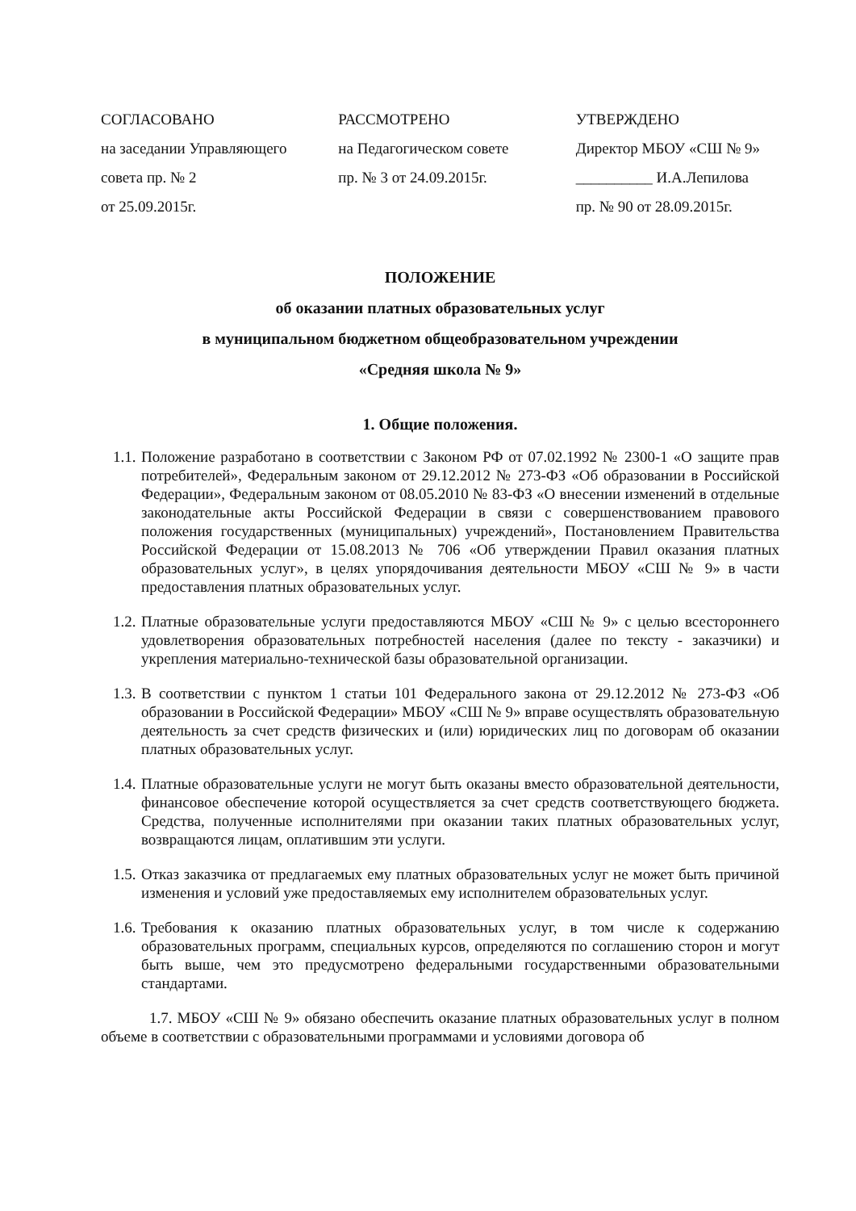СОГЛАСОВАНО
на заседании Управляющего
совета пр. № 2
от 25.09.2015г.
РАССМОТРЕНО
на Педагогическом совете
пр. № 3 от 24.09.2015г.
УТВЕРЖДЕНО
Директор МБОУ «СШ № 9»
__________ И.А.Лепилова
пр. № 90 от 28.09.2015г.
ПОЛОЖЕНИЕ
об оказании платных образовательных услуг
в муниципальном бюджетном общеобразовательном учреждении
«Средняя школа № 9»
1. Общие положения.
1.1. Положение разработано в соответствии с Законом РФ от 07.02.1992 № 2300-1 «О защите прав потребителей», Федеральным законом от 29.12.2012 № 273-ФЗ «Об образовании в Российской Федерации», Федеральным законом от 08.05.2010 № 83-ФЗ «О внесении изменений в отдельные законодательные акты Российской Федерации в связи с совершенствованием правового положения государственных (муниципальных) учреждений», Постановлением Правительства Российской Федерации от 15.08.2013 № 706 «Об утверждении Правил оказания платных образовательных услуг», в целях упорядочивания деятельности МБОУ «СШ № 9» в части предоставления платных образовательных услуг.
1.2. Платные образовательные услуги предоставляются МБОУ «СШ № 9» с целью всестороннего удовлетворения образовательных потребностей населения (далее по тексту - заказчики) и укрепления материально-технической базы образовательной организации.
1.3. В соответствии с пунктом 1 статьи 101 Федерального закона от 29.12.2012 № 273-ФЗ «Об образовании в Российской Федерации» МБОУ «СШ № 9» вправе осуществлять образовательную деятельность за счет средств физических и (или) юридических лиц по договорам об оказании платных образовательных услуг.
1.4. Платные образовательные услуги не могут быть оказаны вместо образовательной деятельности, финансовое обеспечение которой осуществляется за счет средств соответствующего бюджета. Средства, полученные исполнителями при оказании таких платных образовательных услуг, возвращаются лицам, оплатившим эти услуги.
1.5. Отказ заказчика от предлагаемых ему платных образовательных услуг не может быть причиной изменения и условий уже предоставляемых ему исполнителем образовательных услуг.
1.6. Требования к оказанию платных образовательных услуг, в том числе к содержанию образовательных программ, специальных курсов, определяются по соглашению сторон и могут быть выше, чем это предусмотрено федеральными государственными образовательными стандартами.
1.7. МБОУ «СШ № 9» обязано обеспечить оказание платных образовательных услуг в полном объеме в соответствии с образовательными программами и условиями договора об